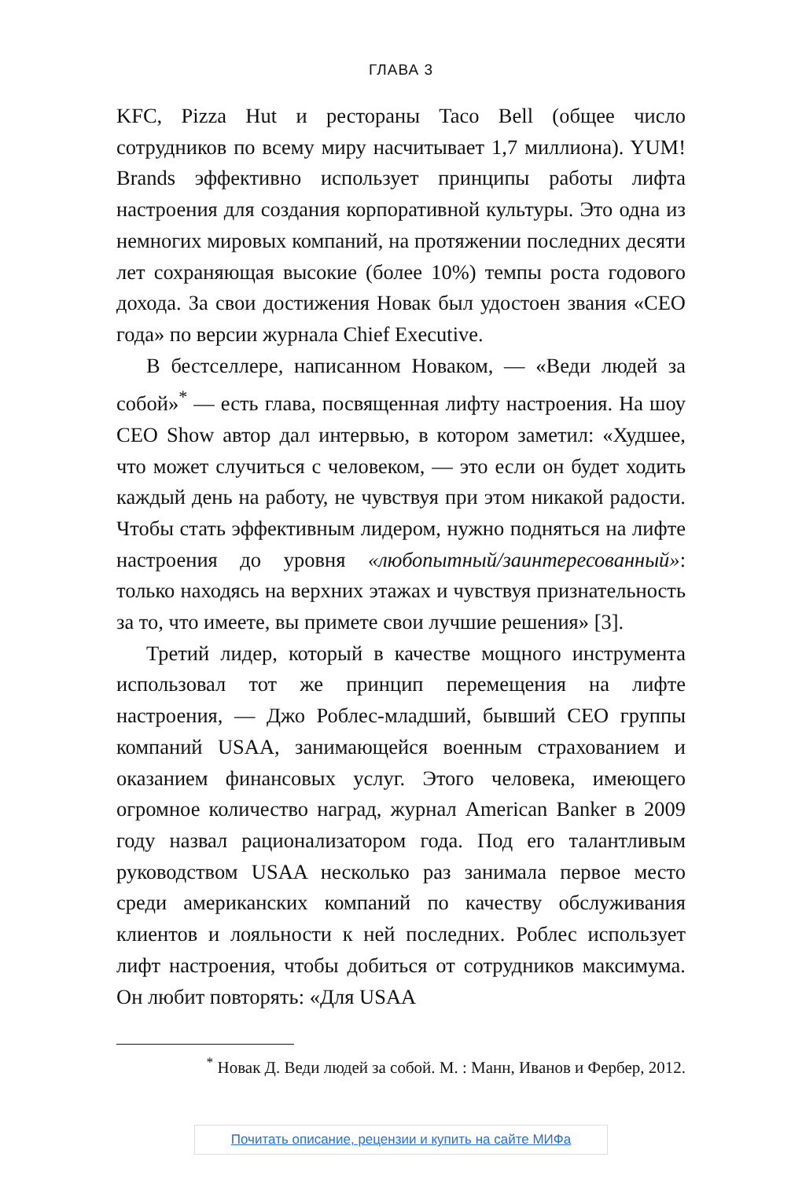ГЛАВА 3
KFC, Pizza Hut и рестораны Taco Bell (общее число сотрудников по всему миру насчитывает 1,7 миллиона). YUM! Brands эффективно использует принципы работы лифта настроения для создания корпоративной культуры. Это одна из немногих мировых компаний, на протяжении последних десяти лет сохраняющая высокие (более 10%) темпы роста годового дохода. За свои достижения Новак был удостоен звания «CEO года» по версии журнала Chief Executive.
В бестселлере, написанном Новаком, — «Веди людей за собой»<sup>*</sup> — есть глава, посвященная лифту настроения. На шоу CEO Show автор дал интервью, в котором заметил: «Худшее, что может случиться с человеком, — это если он будет ходить каждый день на работу, не чувствуя при этом никакой радости. Чтобы стать эффективным лидером, нужно подняться на лифте настроения до уровня «любопытный/заинтересованный»: только находясь на верхних этажах и чувствуя признательность за то, что имеете, вы примете свои лучшие решения» [3].
Третий лидер, который в качестве мощного инструмента использовал тот же принцип перемещения на лифте настроения, — Джо Роблес-младший, бывший CEO группы компаний USAA, занимающейся военным страхованием и оказанием финансовых услуг. Этого человека, имеющего огромное количество наград, журнал American Banker в 2009 году назвал рационализатором года. Под его талантливым руководством USAA несколько раз занимала первое место среди американских компаний по качеству обслуживания клиентов и лояльности к ней последних. Роблес использует лифт настроения, чтобы добиться от сотрудников максимума. Он любит повторять: «Для USAA
<sup>*</sup> Новак Д. Веди людей за собой. М. : Манн, Иванов и Фербер, 2012.
Почитать описание, рецензии и купить на сайте МИФа